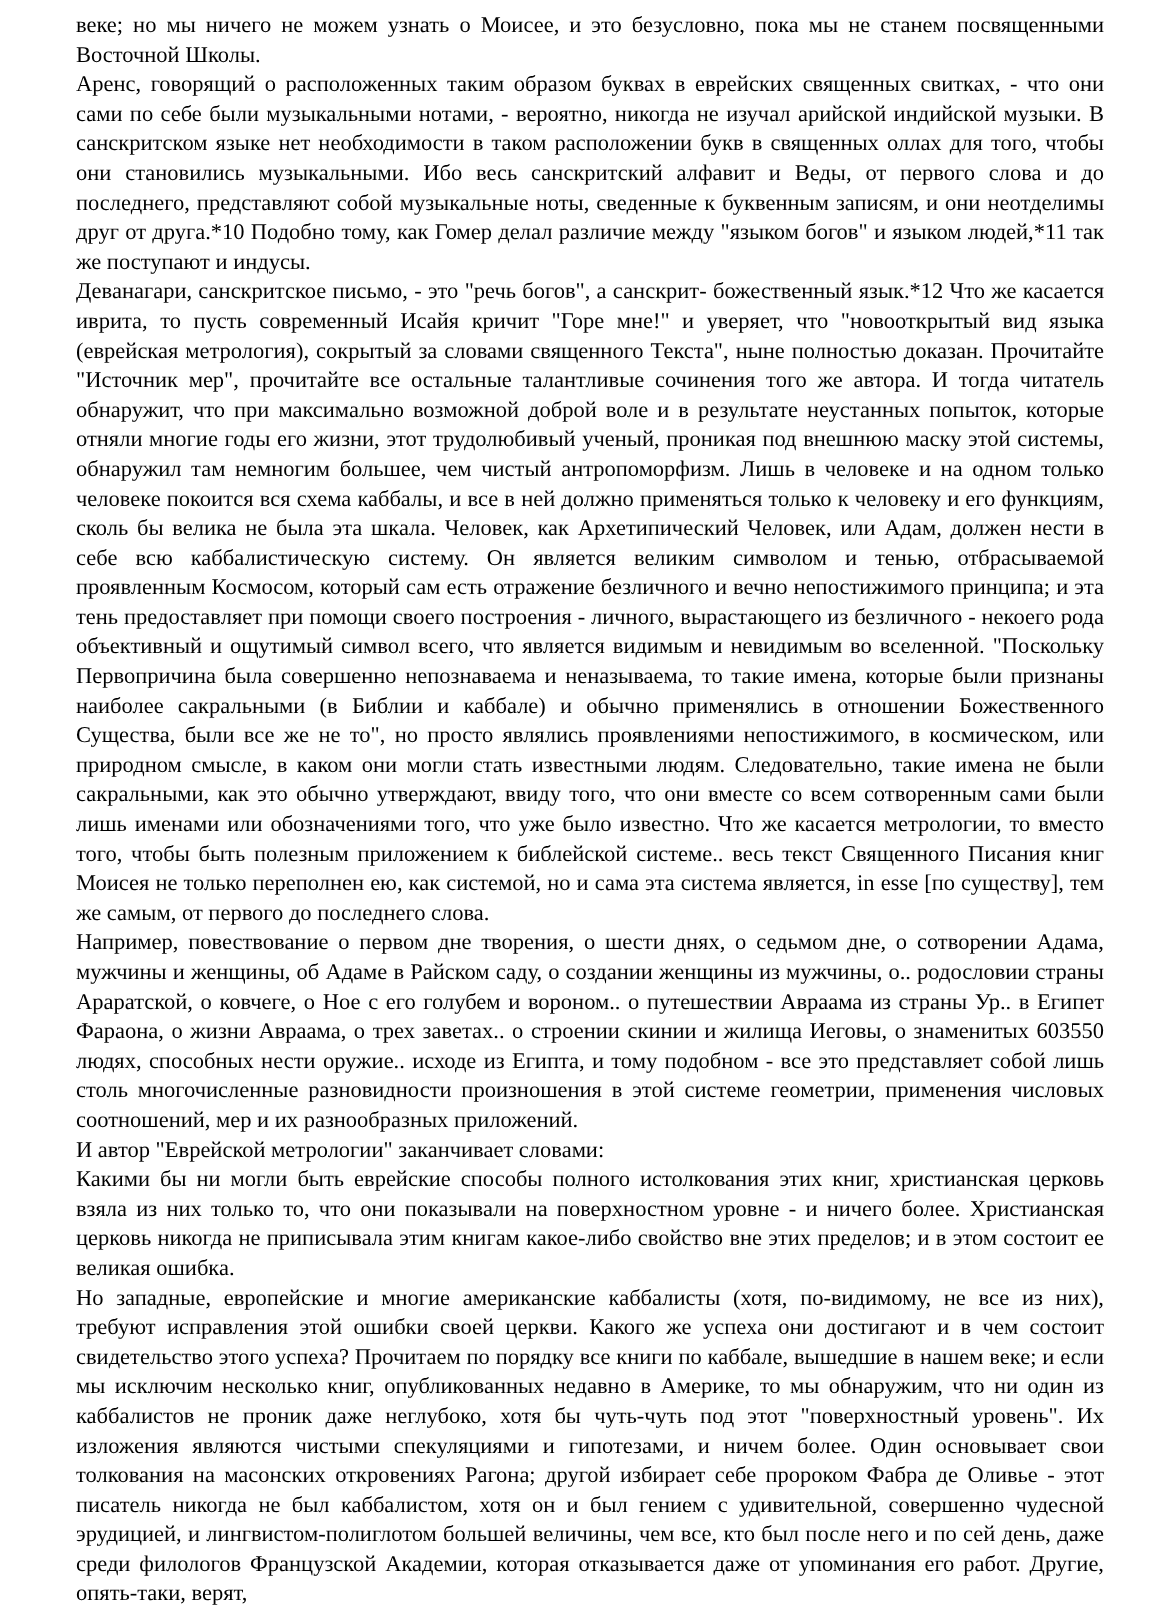веке; но мы ничего не можем узнать о Моисее, и это безусловно, пока мы не станем посвященными Восточной Школы.
Аренс, говорящий о расположенных таким образом буквах в еврейских священных свитках, - что они сами по себе были музыкальными нотами, - вероятно, никогда не изучал арийской индийской музыки. В санскритском языке нет необходимости в таком расположении букв в священных оллах для того, чтобы они становились музыкальными. Ибо весь санскритский алфавит и Веды, от первого слова и до последнего, представляют собой музыкальные ноты, сведенные к буквенным записям, и они неотделимы друг от друга.*10 Подобно тому, как Гомер делал различие между "языком богов" и языком людей,*11 так же поступают и индусы.
Деванагари, санскритское письмо, - это "речь богов", а санскрит- божественный язык.*12 Что же касается иврита, то пусть современный Исайя кричит "Горе мне!" и уверяет, что "новооткрытый вид языка (еврейская метрология), сокрытый за словами священного Текста", ныне полностью доказан. Прочитайте "Источник мер", прочитайте все остальные талантливые сочинения того же автора. И тогда читатель обнаружит, что при максимально возможной доброй воле и в результате неустанных попыток, которые отняли многие годы его жизни, этот трудолюбивый ученый, проникая под внешнюю маску этой системы, обнаружил там немногим большее, чем чистый антропоморфизм. Лишь в человеке и на одном только человеке покоится вся схема каббалы, и все в ней должно применяться только к человеку и его функциям, сколь бы велика не была эта шкала. Человек, как Архетипический Человек, или Адам, должен нести в себе всю каббалистическую систему. Он является великим символом и тенью, отбрасываемой проявленным Космосом, который сам есть отражение безличного и вечно непостижимого принципа; и эта тень предоставляет при помощи своего построения - личного, вырастающего из безличного - некоего рода объективный и ощутимый символ всего, что является видимым и невидимым во вселенной. "Поскольку Первопричина была совершенно непознаваема и неназываема, то такие имена, которые были признаны наиболее сакральными (в Библии и каббале) и обычно применялись в отношении Божественного Существа, были все же не то", но просто являлись проявлениями непостижимого, в космическом, или природном смысле, в каком они могли стать известными людям. Следовательно, такие имена не были сакральными, как это обычно утверждают, ввиду того, что они вместе со всем сотворенным сами были лишь именами или обозначениями того, что уже было известно. Что же касается метрологии, то вместо того, чтобы быть полезным приложением к библейской системе.. весь текст Священного Писания книг Моисея не только переполнен ею, как системой, но и сама эта система является, in esse [по существу], тем же самым, от первого до последнего слова.
Например, повествование о первом дне творения, о шести днях, о седьмом дне, о сотворении Адама, мужчины и женщины, об Адаме в Райском саду, о создании женщины из мужчины, о.. родословии страны Араратской, о ковчеге, о Ное с его голубем и вороном.. о путешествии Авраама из страны Ур.. в Египет Фараона, о жизни Авраама, о трех заветах.. о строении скинии и жилища Иеговы, о знаменитых 603550 людях, способных нести оружие.. исходе из Египта, и тому подобном - все это представляет собой лишь столь многочисленные разновидности произношения в этой системе геометрии, применения числовых соотношений, мер и их разнообразных приложений.
И автор "Еврейской метрологии" заканчивает словами:
Какими бы ни могли быть еврейские способы полного истолкования этих книг, христианская церковь взяла из них только то, что они показывали на поверхностном уровне - и ничего более. Христианская церковь никогда не приписывала этим книгам какое-либо свойство вне этих пределов; и в этом состоит ее великая ошибка.
Но западные, европейские и многие американские каббалисты (хотя, по-видимому, не все из них), требуют исправления этой ошибки своей церкви. Какого же успеха они достигают и в чем состоит свидетельство этого успеха? Прочитаем по порядку все книги по каббале, вышедшие в нашем веке; и если мы исключим несколько книг, опубликованных недавно в Америке, то мы обнаружим, что ни один из каббалистов не проник даже неглубоко, хотя бы чуть-чуть под этот "поверхностный уровень". Их изложения являются чистыми спекуляциями и гипотезами, и ничем более. Один основывает свои толкования на масонских откровениях Рагона; другой избирает себе пророком Фабра де Оливье - этот писатель никогда не был каббалистом, хотя он и был гением с удивительной, совершенно чудесной эрудицией, и лингвистом-полиглотом большей величины, чем все, кто был после него и по сей день, даже среди филологов Французской Академии, которая отказывается даже от упоминания его работ. Другие, опять-таки, верят,